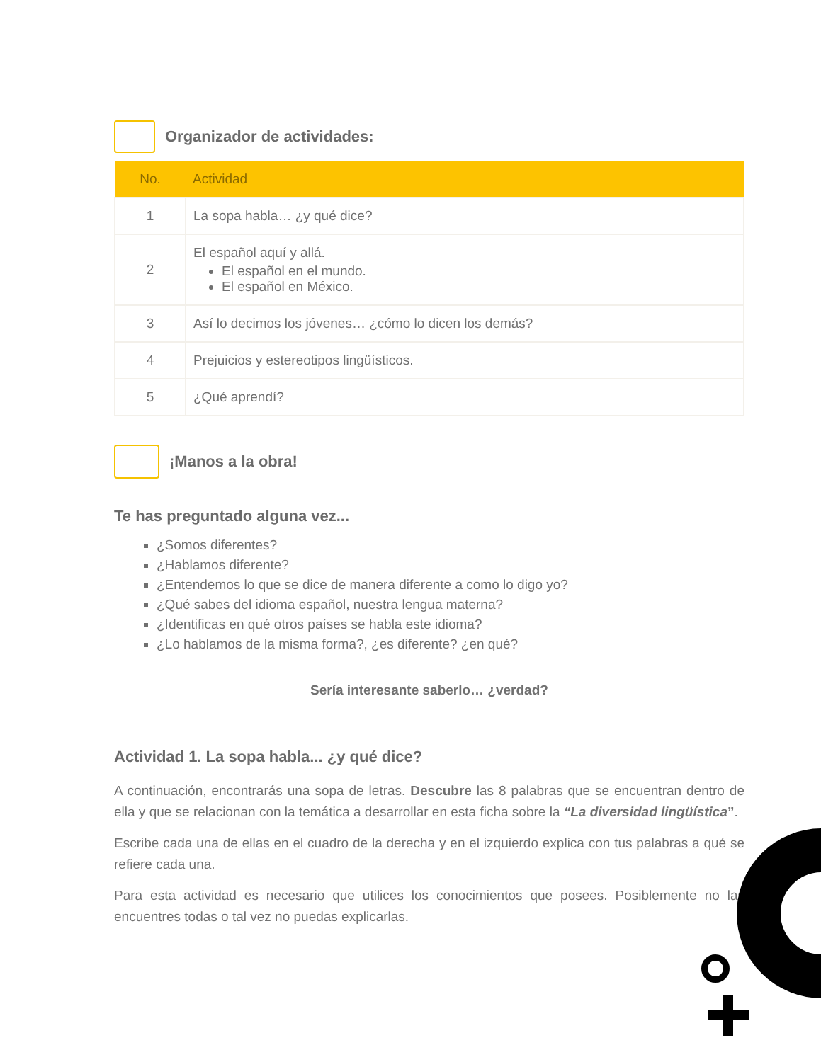Organizador de actividades:
| No. | Actividad |
| --- | --- |
| 1 | La sopa habla… ¿y qué dice? |
| 2 | El español aquí y allá. El español en el mundo. El español en México. |
| 3 | Así lo decimos los jóvenes… ¿cómo lo dicen los demás? |
| 4 | Prejuicios y estereotipos lingüísticos. |
| 5 | ¿Qué aprendí? |
¡Manos a la obra!
Te has preguntado alguna vez...
¿Somos diferentes?
¿Hablamos diferente?
¿Entendemos lo que se dice de manera diferente a como lo digo yo?
¿Qué sabes del idioma español, nuestra lengua materna?
¿Identificas en qué otros países se habla este idioma?
¿Lo hablamos de la misma forma?, ¿es diferente? ¿en qué?
Sería interesante saberlo… ¿verdad?
Actividad 1. La sopa habla... ¿y qué dice?
A continuación, encontrarás una sopa de letras. Descubre las 8 palabras que se encuentran dentro de ella y que se relacionan con la temática a desarrollar en esta ficha sobre la “La diversidad lingüística”.
Escribe cada una de ellas en el cuadro de la derecha y en el izquierdo explica con tus palabras a qué se refiere cada una.
Para esta actividad es necesario que utilices los conocimientos que posees. Posiblemente no las encuentres todas o tal vez no puedas explicarlas.